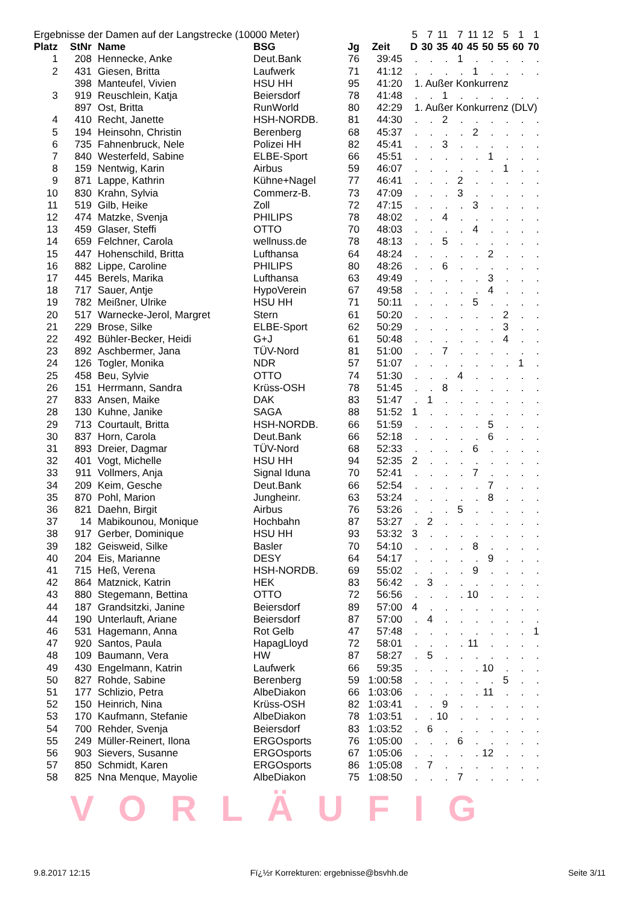| Ergebnisse der Damen auf der Langstrecke (10000 Meter) | | | | | | 5 | 7 | 11 | 7 | 11 | 12 | 5 | 1 | 1 |
| Platz | StNr | Name | BSG | Jg | Zeit | D | 30 | 35 | 40 | 45 | 50 | 55 | 60 | 70 |
| 1 | 208 | Hennecke, Anke | Deut.Bank | 76 | 39:45 | . | . | . | 1 | . | . | . | . | . |
| 2 | 431 | Giesen, Britta | Laufwerk | 71 | 41:12 | . | . | . | . | 1 | . | . | . | . |
| | 398 | Manteufel, Vivien | HSU HH | 95 | 41:20 | 1. Außer Konkurrenz | | | | | | | | |
| 3 | 919 | Reuschlein, Katja | Beiersdorf | 78 | 41:48 | . | . | 1 | . | . | . | . | . | . |
| | 897 | Ost, Britta | RunWorld | 80 | 42:29 | 1. Außer Konkurrenz (DLV) | | | | | | | | |
| 4 | 410 | Recht, Janette | HSH-NORDB. | 81 | 44:30 | . | . | 2 | . | . | . | . | . | . |
| 5 | 194 | Heinsohn, Christin | Berenberg | 68 | 45:37 | . | . | . | . | 2 | . | . | . | . |
| 6 | 735 | Fahnenbruck, Nele | Polizei HH | 82 | 45:41 | . | . | 3 | . | . | . | . | . | . |
| 7 | 840 | Westerfeld, Sabine | ELBE-Sport | 66 | 45:51 | . | . | . | . | . | 1 | . | . | . |
| 8 | 159 | Nentwig, Karin | Airbus | 59 | 46:07 | . | . | . | . | . | . | 1 | . | . |
| 9 | 871 | Lappe, Kathrin | Kühne+Nagel | 77 | 46:41 | . | . | . | 2 | . | . | . | . | . |
| 10 | 830 | Krahn, Sylvia | Commerz-B. | 73 | 47:09 | . | . | . | 3 | . | . | . | . | . |
| 11 | 519 | Gilb, Heike | Zoll | 72 | 47:15 | . | . | . | . | 3 | . | . | . | . |
| 12 | 474 | Matzke, Svenja | PHILIPS | 78 | 48:02 | . | . | 4 | . | . | . | . | . | . |
| 13 | 459 | Glaser, Steffi | OTTO | 70 | 48:03 | . | . | . | . | 4 | . | . | . | . |
| 14 | 659 | Felchner, Carola | wellnuss.de | 78 | 48:13 | . | . | 5 | . | . | . | . | . | . |
| 15 | 447 | Hohenschild, Britta | Lufthansa | 64 | 48:24 | . | . | . | . | . | 2 | . | . | . |
| 16 | 882 | Lippe, Caroline | PHILIPS | 80 | 48:26 | . | . | 6 | . | . | . | . | . | . |
| 17 | 445 | Berels, Marika | Lufthansa | 63 | 49:49 | . | . | . | . | . | 3 | . | . | . |
| 18 | 717 | Sauer, Antje | HypoVerein | 67 | 49:58 | . | . | . | . | . | 4 | . | . | . |
| 19 | 782 | Meißner, Ulrike | HSU HH | 71 | 50:11 | . | . | . | . | 5 | . | . | . | . |
| 20 | 517 | Warnecke-Jerol, Margret | Stern | 61 | 50:20 | . | . | . | . | . | . | 2 | . | . |
| 21 | 229 | Brose, Silke | ELBE-Sport | 62 | 50:29 | . | . | . | . | . | . | 3 | . | . |
| 22 | 492 | Bühler-Becker, Heidi | G+J | 61 | 50:48 | . | . | . | . | . | . | 4 | . | . |
| 23 | 892 | Aschbermer, Jana | TÜV-Nord | 81 | 51:00 | . | . | 7 | . | . | . | . | . | . |
| 24 | 126 | Togler, Monika | NDR | 57 | 51:07 | . | . | . | . | . | . | . | 1 | . |
| 25 | 458 | Beu, Sylvie | OTTO | 74 | 51:30 | . | . | . | 4 | . | . | . | . | . |
| 26 | 151 | Herrmann, Sandra | Krüss-OSH | 78 | 51:45 | . | . | 8 | . | . | . | . | . | . |
| 27 | 833 | Ansen, Maike | DAK | 83 | 51:47 | . | 1 | . | . | . | . | . | . | . |
| 28 | 130 | Kuhne, Janike | SAGA | 88 | 51:52 | 1 | . | . | . | . | . | . | . | . |
| 29 | 713 | Courtault, Britta | HSH-NORDB. | 66 | 51:59 | . | . | . | . | . | 5 | . | . | . |
| 30 | 837 | Horn, Carola | Deut.Bank | 66 | 52:18 | . | . | . | . | . | 6 | . | . | . |
| 31 | 893 | Dreier, Dagmar | TÜV-Nord | 68 | 52:33 | . | . | . | . | 6 | . | . | . | . |
| 32 | 401 | Vogt, Michelle | HSU HH | 94 | 52:35 | 2 | . | . | . | . | . | . | . | . |
| 33 | 911 | Vollmers, Anja | Signal Iduna | 70 | 52:41 | . | . | . | . | 7 | . | . | . | . |
| 34 | 209 | Keim, Gesche | Deut.Bank | 66 | 52:54 | . | . | . | . | . | 7 | . | . | . |
| 35 | 870 | Pohl, Marion | Jungheinr. | 63 | 53:24 | . | . | . | . | . | 8 | . | . | . |
| 36 | 821 | Daehn, Birgit | Airbus | 76 | 53:26 | . | . | . | 5 | . | . | . | . | . |
| 37 | 14 | Mabikounou, Monique | Hochbahn | 87 | 53:27 | . | 2 | . | . | . | . | . | . | . |
| 38 | 917 | Gerber, Dominique | HSU HH | 93 | 53:32 | 3 | . | . | . | . | . | . | . | . |
| 39 | 182 | Geisweid, Silke | Basler | 70 | 54:10 | . | . | . | . | 8 | . | . | . | . |
| 40 | 204 | Eis, Marianne | DESY | 64 | 54:17 | . | . | . | . | . | 9 | . | . | . |
| 41 | 715 | Heß, Verena | HSH-NORDB. | 69 | 55:02 | . | . | . | . | 9 | . | . | . | . |
| 42 | 864 | Matznick, Katrin | HEK | 83 | 56:42 | . | 3 | . | . | . | . | . | . | . |
| 43 | 880 | Stegemann, Bettina | OTTO | 72 | 56:56 | . | . | . | . | 10 | . | . | . | . |
| 44 | 187 | Grandsitzki, Janine | Beiersdorf | 89 | 57:00 | 4 | . | . | . | . | . | . | . | . |
| 44 | 190 | Unterlauft, Ariane | Beiersdorf | 87 | 57:00 | . | 4 | . | . | . | . | . | . | . |
| 46 | 531 | Hagemann, Anna | Rot Gelb | 47 | 57:48 | . | . | . | . | . | . | . | . | 1 |
| 47 | 920 | Santos, Paula | HapagLloyd | 72 | 58:01 | . | . | . | . | 11 | . | . | . | . |
| 48 | 109 | Baumann, Vera | HW | 87 | 58:27 | . | 5 | . | . | . | . | . | . | . |
| 49 | 430 | Engelmann, Katrin | Laufwerk | 66 | 59:35 | . | . | . | . | . | 10 | . | . | . |
| 50 | 827 | Rohde, Sabine | Berenberg | 59 | 1:00:58 | . | . | . | . | . | . | 5 | . | . |
| 51 | 177 | Schlizio, Petra | AlbeDiakon | 66 | 1:03:06 | . | . | . | . | . | 11 | . | . | . |
| 52 | 150 | Heinrich, Nina | Krüss-OSH | 82 | 1:03:41 | . | . | 9 | . | . | . | . | . | . |
| 53 | 170 | Kaufmann, Stefanie | AlbeDiakon | 78 | 1:03:51 | . | . | 10 | . | . | . | . | . | . |
| 54 | 700 | Rehder, Svenja | Beiersdorf | 83 | 1:03:52 | . | 6 | . | . | . | . | . | . | . |
| 55 | 249 | Müller-Reinert, Ilona | ERGOsports | 76 | 1:05:00 | . | . | . | 6 | . | . | . | . | . |
| 56 | 903 | Sievers, Susanne | ERGOsports | 67 | 1:05:06 | . | . | . | . | . | 12 | . | . | . |
| 57 | 850 | Schmidt, Karen | ERGOsports | 86 | 1:05:08 | . | 7 | . | . | . | . | . | . | . |
| 58 | 825 | Nna Menque, Mayolie | AlbeDiakon | 75 | 1:08:50 | . | . | . | 7 | . | . | . | . | . |
VORLÄUFIG
9.8.2017 12:15 Fï¿½r Korrekturen: ergebnisse@bsvhh.de Seite 3/11